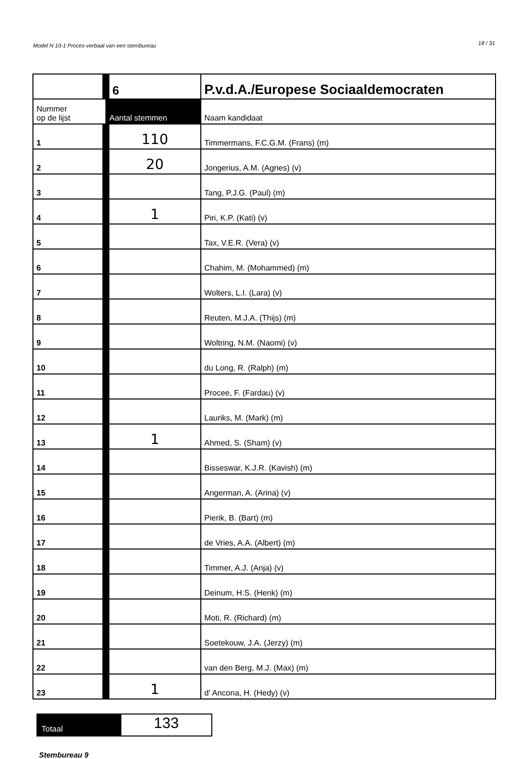Model N 10-1 Proces-verbaal van een stembureau 18 / 31
| | 6 | P.v.d.A./Europese Sociaaldemocraten |
| --- | --- | --- |
| Nummer op de lijst | Aantal stemmen | Naam kandidaat |
| 1 | 110 | Timmermans, F.C.G.M. (Frans) (m) |
| 2 | 20 | Jongerius, A.M. (Agnes) (v) |
| 3 | | Tang, P.J.G. (Paul) (m) |
| 4 | 1 | Piri, K.P. (Kati) (v) |
| 5 | | Tax, V.E.R. (Vera) (v) |
| 6 | | Chahim, M. (Mohammed) (m) |
| 7 | | Wolters, L.I. (Lara) (v) |
| 8 | | Reuten, M.J.A. (Thijs) (m) |
| 9 | | Woltring, N.M. (Naomi) (v) |
| 10 | | du Long, R. (Ralph) (m) |
| 11 | | Procee, F. (Fardau) (v) |
| 12 | | Lauriks, M. (Mark) (m) |
| 13 | 1 | Ahmed, S. (Sham) (v) |
| 14 | | Bisseswar, K.J.R. (Kavish) (m) |
| 15 | | Angerman, A. (Arina) (v) |
| 16 | | Pierik, B. (Bart) (m) |
| 17 | | de Vries, A.A. (Albert) (m) |
| 18 | | Timmer, A.J. (Anja) (v) |
| 19 | | Deinum, H.S. (Henk) (m) |
| 20 | | Moti, R. (Richard) (m) |
| 21 | | Soetekouw, J.A. (Jerzy) (m) |
| 22 | | van den Berg, M.J. (Max) (m) |
| 23 | 1 | d' Ancona, H. (Hedy) (v) |
Totaal
133
Stembureau 9